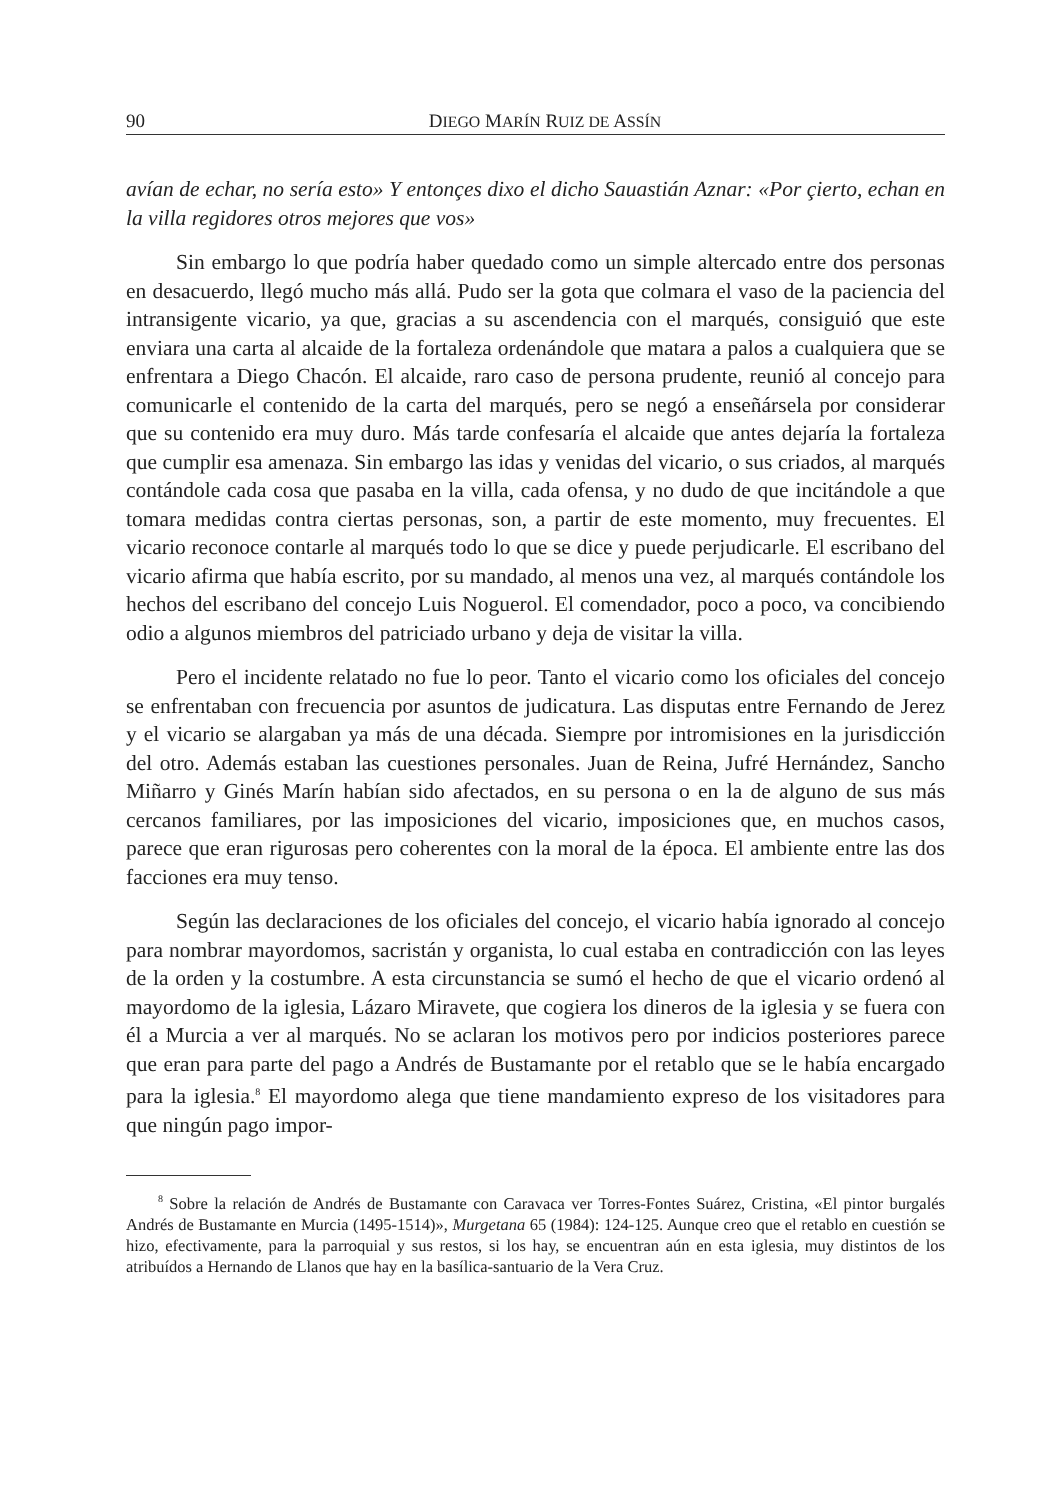90 DIEGO MARÍN RUIZ DE ASSÍN
avían de echar, no sería esto» Y entonçes dixo el dicho Sauastián Aznar: «Por çierto, echan en la villa regidores otros mejores que vos»
Sin embargo lo que podría haber quedado como un simple altercado entre dos personas en desacuerdo, llegó mucho más allá. Pudo ser la gota que colmara el vaso de la paciencia del intransigente vicario, ya que, gracias a su ascendencia con el marqués, consiguió que este enviara una carta al alcaide de la fortaleza ordenándole que matara a palos a cualquiera que se enfrentara a Diego Chacón. El alcaide, raro caso de persona prudente, reunió al concejo para comunicarle el contenido de la carta del marqués, pero se negó a enseñársela por considerar que su contenido era muy duro. Más tarde confesaría el alcaide que antes dejaría la fortaleza que cumplir esa amenaza. Sin embargo las idas y venidas del vicario, o sus criados, al marqués contándole cada cosa que pasaba en la villa, cada ofensa, y no dudo de que incitándole a que tomara medidas contra ciertas personas, son, a partir de este momento, muy frecuentes. El vicario reconoce contarle al marqués todo lo que se dice y puede perjudicarle. El escribano del vicario afirma que había escrito, por su mandado, al menos una vez, al marqués contándole los hechos del escribano del concejo Luis Noguerol. El comendador, poco a poco, va concibiendo odio a algunos miembros del patriciado urbano y deja de visitar la villa.
Pero el incidente relatado no fue lo peor. Tanto el vicario como los oficiales del concejo se enfrentaban con frecuencia por asuntos de judicatura. Las disputas entre Fernando de Jerez y el vicario se alargaban ya más de una década. Siempre por intromisiones en la jurisdicción del otro. Además estaban las cuestiones personales. Juan de Reina, Jufré Hernández, Sancho Miñarro y Ginés Marín habían sido afectados, en su persona o en la de alguno de sus más cercanos familiares, por las imposiciones del vicario, imposiciones que, en muchos casos, parece que eran rigurosas pero coherentes con la moral de la época. El ambiente entre las dos facciones era muy tenso.
Según las declaraciones de los oficiales del concejo, el vicario había ignorado al concejo para nombrar mayordomos, sacristán y organista, lo cual estaba en contradicción con las leyes de la orden y la costumbre. A esta circunstancia se sumó el hecho de que el vicario ordenó al mayordomo de la iglesia, Lázaro Miravete, que cogiera los dineros de la iglesia y se fuera con él a Murcia a ver al marqués. No se aclaran los motivos pero por indicios posteriores parece que eran para parte del pago a Andrés de Bustamante por el retablo que se le había encargado para la iglesia.<sup>8</sup> El mayordomo alega que tiene mandamiento expreso de los visitadores para que ningún pago impor-
<sup>8</sup> Sobre la relación de Andrés de Bustamante con Caravaca ver Torres-Fontes Suárez, Cristina, «El pintor burgalés Andrés de Bustamante en Murcia (1495-1514)», Murgetana 65 (1984): 124-125. Aunque creo que el retablo en cuestión se hizo, efectivamente, para la parroquial y sus restos, si los hay, se encuentran aún en esta iglesia, muy distintos de los atribuídos a Hernando de Llanos que hay en la basílica-santuario de la Vera Cruz.